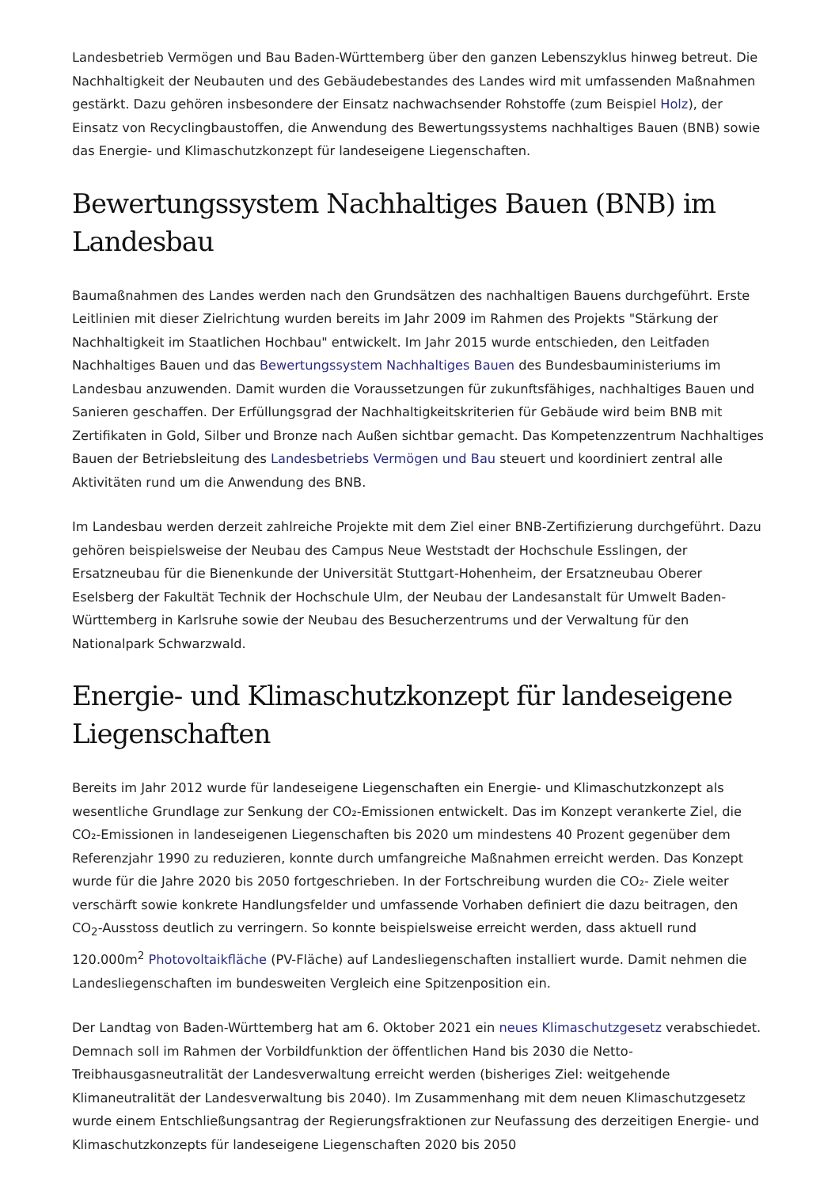Landesbetrieb Vermögen und Bau Baden-Württemberg über den ganzen Lebenszyklus hinweg betreut. Die Nachhaltigkeit der Neubauten und des Gebäudebestandes des Landes wird mit umfassenden Maßnahmen gestärkt. Dazu gehören insbesondere der Einsatz nachwachsender Rohstoffe (zum Beispiel Holz), der Einsatz von Recyclingbaustoffen, die Anwendung des Bewertungssystems nachhaltiges Bauen (BNB) sowie das Energie- und Klimaschutzkonzept für landeseigene Liegenschaften.
Bewertungssystem Nachhaltiges Bauen (BNB) im Landesbau
Baumaßnahmen des Landes werden nach den Grundsätzen des nachhaltigen Bauens durchgeführt. Erste Leitlinien mit dieser Zielrichtung wurden bereits im Jahr 2009 im Rahmen des Projekts "Stärkung der Nachhaltigkeit im Staatlichen Hochbau" entwickelt. Im Jahr 2015 wurde entschieden, den Leitfaden Nachhaltiges Bauen und das Bewertungssystem Nachhaltiges Bauen des Bundesbauministeriums im Landesbau anzuwenden. Damit wurden die Voraussetzungen für zukunftsfähiges, nachhaltiges Bauen und Sanieren geschaffen. Der Erfüllungsgrad der Nachhaltigkeitskriterien für Gebäude wird beim BNB mit Zertifikaten in Gold, Silber und Bronze nach Außen sichtbar gemacht. Das Kompetenzzentrum Nachhaltiges Bauen der Betriebsleitung des Landesbetriebs Vermögen und Bau steuert und koordiniert zentral alle Aktivitäten rund um die Anwendung des BNB.
Im Landesbau werden derzeit zahlreiche Projekte mit dem Ziel einer BNB-Zertifizierung durchgeführt. Dazu gehören beispielsweise der Neubau des Campus Neue Weststadt der Hochschule Esslingen, der Ersatzneubau für die Bienenkunde der Universität Stuttgart-Hohenheim, der Ersatzneubau Oberer Eselsberg der Fakultät Technik der Hochschule Ulm, der Neubau der Landesanstalt für Umwelt Baden-Württemberg in Karlsruhe sowie der Neubau des Besucherzentrums und der Verwaltung für den Nationalpark Schwarzwald.
Energie- und Klimaschutzkonzept für landeseigene Liegenschaften
Bereits im Jahr 2012 wurde für landeseigene Liegenschaften ein Energie- und Klimaschutzkonzept als wesentliche Grundlage zur Senkung der CO₂-Emissionen entwickelt. Das im Konzept verankerte Ziel, die CO₂-Emissionen in landeseigenen Liegenschaften bis 2020 um mindestens 40 Prozent gegenüber dem Referenzjahr 1990 zu reduzieren, konnte durch umfangreiche Maßnahmen erreicht werden. Das Konzept wurde für die Jahre 2020 bis 2050 fortgeschrieben. In der Fortschreibung wurden die CO₂- Ziele weiter verschärft sowie konkrete Handlungsfelder und umfassende Vorhaben definiert die dazu beitragen, den CO<sub>2</sub>-Ausstoss deutlich zu verringern. So konnte beispielsweise erreicht werden, dass aktuell rund 120.000m<sup>2</sup> Photovoltaikfläche (PV-Fläche) auf Landesliegenschaften installiert wurde. Damit nehmen die Landesliegenschaften im bundesweiten Vergleich eine Spitzenposition ein.
Der Landtag von Baden-Württemberg hat am 6. Oktober 2021 ein neues Klimaschutzgesetz verabschiedet. Demnach soll im Rahmen der Vorbildfunktion der öffentlichen Hand bis 2030 die Netto-Treibhausgasneutralität der Landesverwaltung erreicht werden (bisheriges Ziel: weitgehende Klimaneutralität der Landesverwaltung bis 2040). Im Zusammenhang mit dem neuen Klimaschutzgesetz wurde einem Entschließungsantrag der Regierungsfraktionen zur Neufassung des derzeitigen Energie- und Klimaschutzkonzepts für landeseigene Liegenschaften 2020 bis 2050